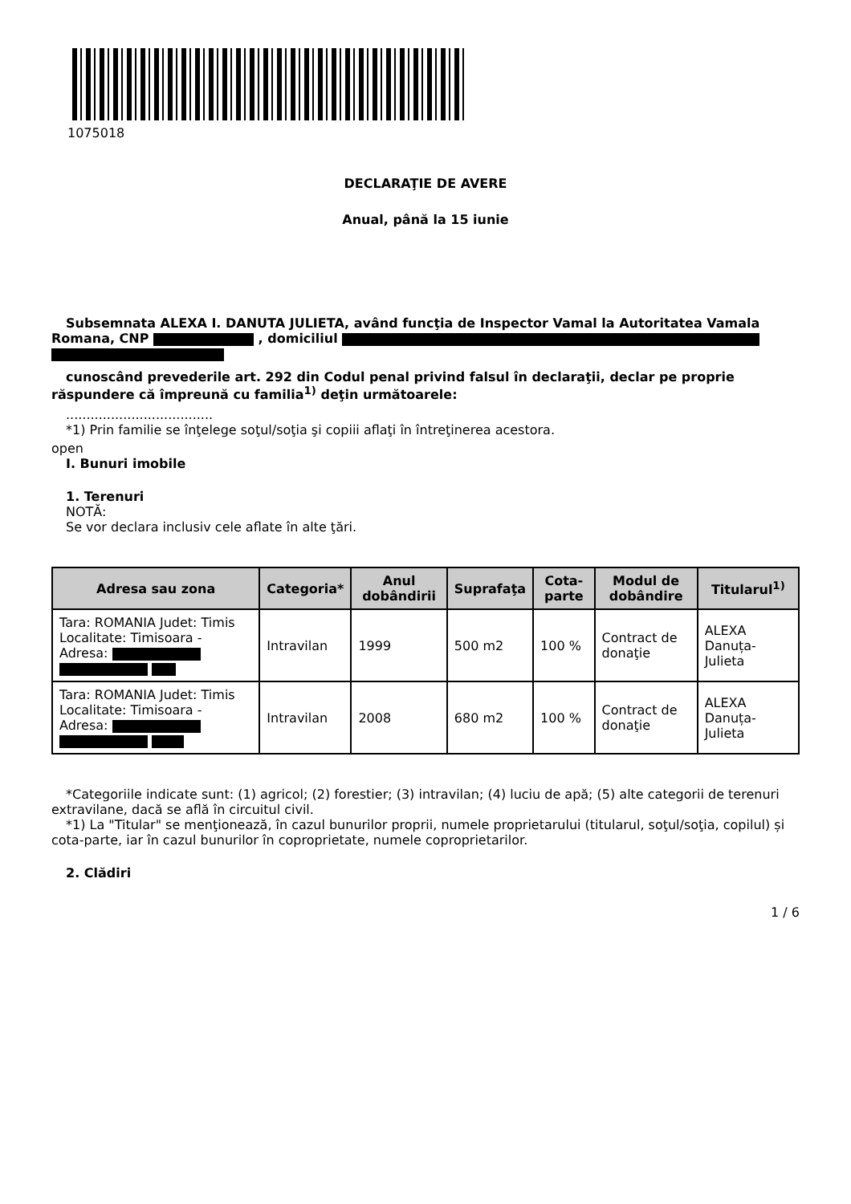1075018
DECLARAŢIE DE AVERE
Anual, până la 15 iunie
Subsemnata ALEXA I. DANUTA JULIETA, având funcţia de Inspector Vamal la Autoritatea Vamala Romana, CNP , domiciliul
cunoscând prevederile art. 292 din Codul penal privind falsul în declaraţii, declar pe proprie răspundere că împreună cu familia<sup>1)</sup> deţin următoarele:
....................................
*1) Prin familie se înţelege soţul/soţia şi copiii aflaţi în întreţinerea acestora.
open
I. Bunuri imobile
1. Terenuri
NOTĂ:
Se vor declara inclusiv cele aflate în alte ţări.
| Adresa sau zona | Categoria* | Anul dobândirii | Suprafaţa | Cota-parte | Modul de dobândire | Titularul<sup>1)</sup> |
| --- | --- | --- | --- | --- | --- | --- |
| Tara: ROMANIA Judet: Timis Localitate: Timisoara - Adresa: | Intravilan | 1999 | 500 m2 | 100 % | Contract de donaţie | ALEXA Danuța-Julieta |
| Tara: ROMANIA Judet: Timis Localitate: Timisoara - Adresa: | Intravilan | 2008 | 680 m2 | 100 % | Contract de donaţie | ALEXA Danuța-Julieta |
*Categoriile indicate sunt: (1) agricol; (2) forestier; (3) intravilan; (4) luciu de apă; (5) alte categorii de terenuri extravilane, dacă se află în circuitul civil.
*1) La "Titular" se menţionează, în cazul bunurilor proprii, numele proprietarului (titularul, soţul/soţia, copilul) și cota-parte, iar în cazul bunurilor în coproprietate, numele coproprietarilor.
2. Clădiri
1 / 6